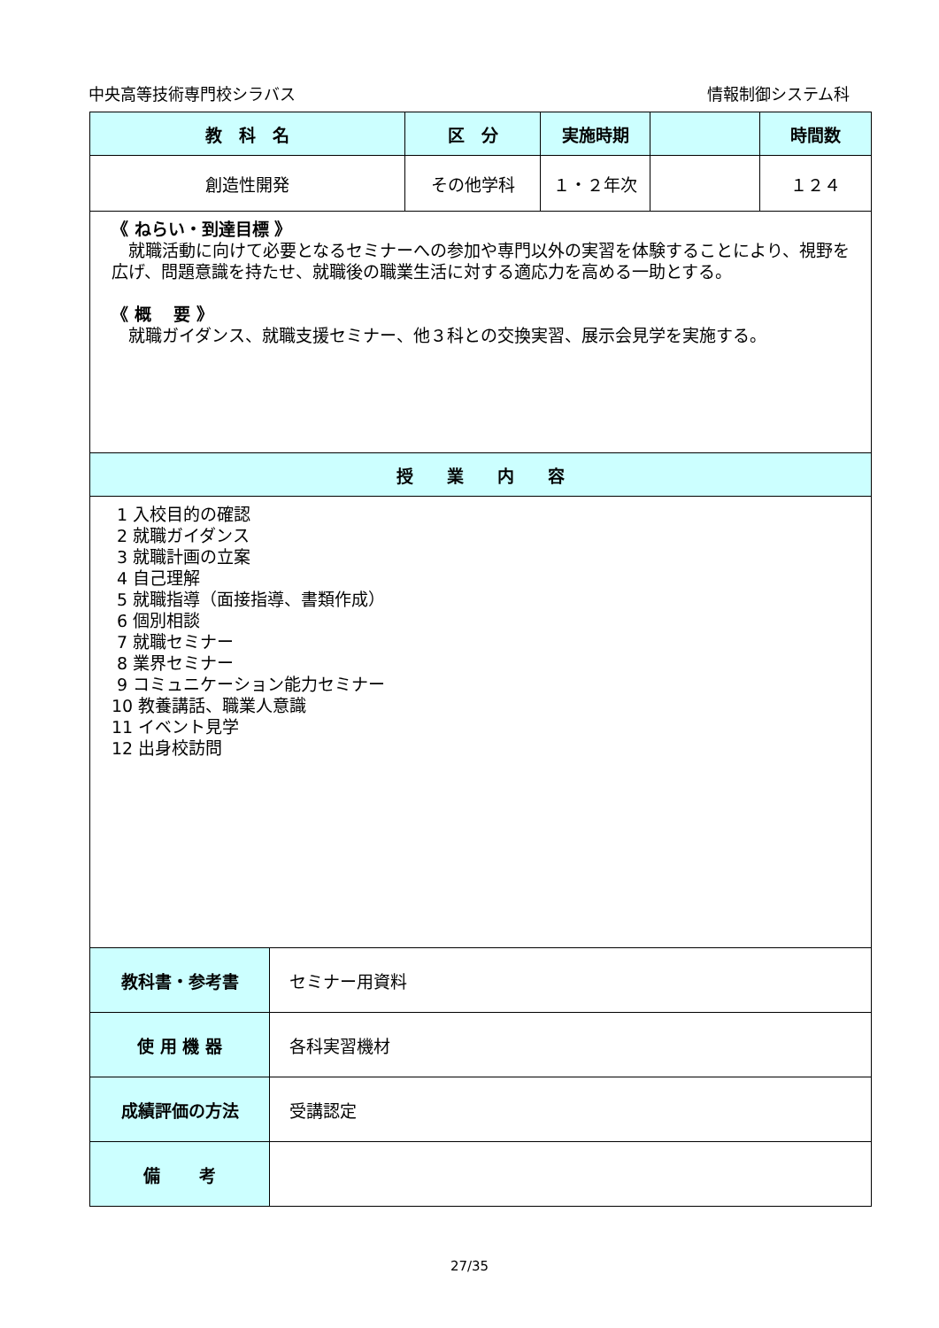中央高等技術専門校シラバス 情報制御システム科
| 教 科 名 | | 区 分 | 実施時期 | | 時間数 |
| --- | --- | --- | --- | --- | --- |
| 創造性開発 | | その他学科 | １・２年次 | | １２４ |
| 《 ねらい・到達目標 》 就職活動に向けて必要となるセミナーへの参加や専門以外の実習を体験することにより、視野を広げ、問題意識を持たせ、就職後の職業生活に対する適応力を高める一助とする。 《 概 要 》 就職ガイダンス、就職支援セミナー、他３科との交換実習、展示会見学を実施する。 | | | | | |
| 授 業 内 容 | | | | | |
| 1 入校目的の確認 2 就職ガイダンス 3 就職計画の立案 4 自己理解 5 就職指導（面接指導、書類作成） 6 個別相談 7 就職セミナー 8 業界セミナー 9 コミュニケーション能力セミナー 10 教養講話、職業人意識 11 イベント見学 12 出身校訪問 | | | | | |
| 教科書・参考書 | セミナー用資料 | | | | |
| 使 用 機 器 | 各科実習機材 | | | | |
| 成績評価の方法 | 受講認定 | | | | |
| 備 考 | | | | | |
27/35